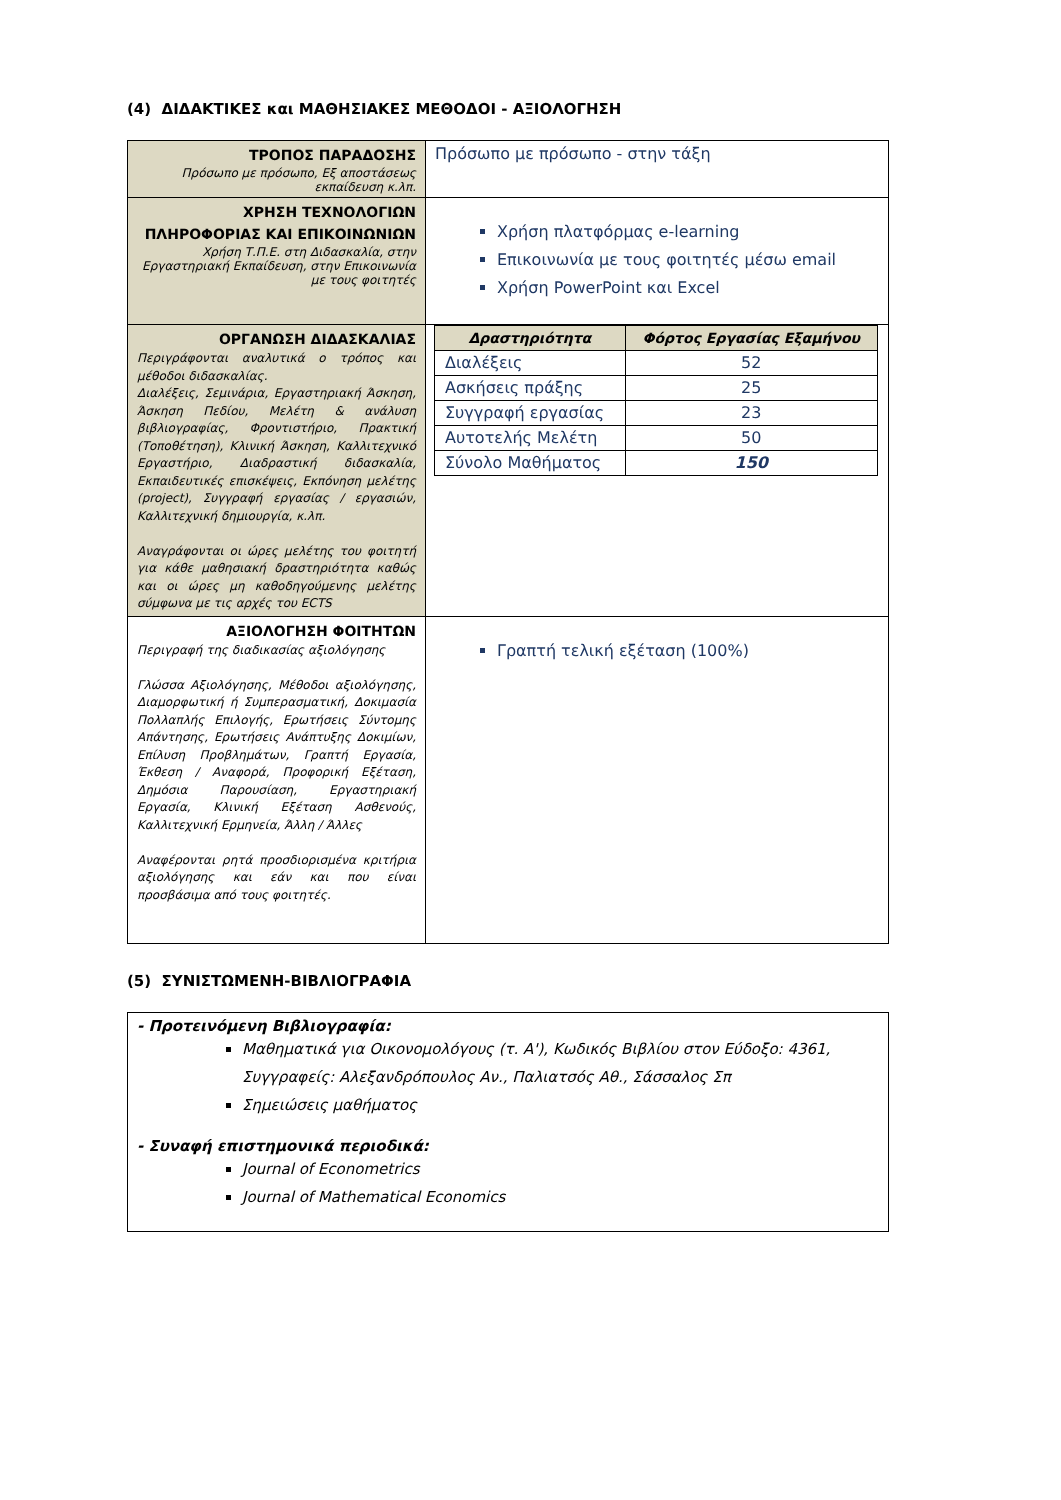(4) ΔΙΔΑΚΤΙΚΕΣ και ΜΑΘΗΣΙΑΚΕΣ ΜΕΘΟΔΟΙ - ΑΞΙΟΛΟΓΗΣΗ
| ΤΡΟΠΟΣ ΠΑΡΑΔΟΣΗΣ Πρόσωπο με πρόσωπο, Εξ αποστάσεως εκπαίδευση κ.λπ. | Πρόσωπο με πρόσωπο - στην τάξη |
| ΧΡΗΣΗ ΤΕΧΝΟΛΟΓΙΩΝ ΠΛΗΡΟΦΟΡΙΑΣ ΚΑΙ ΕΠΙΚΟΙΝΩΝΙΩΝ Χρήση Τ.Π.Ε. στη Διδασκαλία, στην Εργαστηριακή Εκπαίδευση, στην Επικοινωνία με τους φοιτητές | Χρήση πλατφόρμας e-learning Επικοινωνία με τους φοιτητές μέσω email Χρήση PowerPoint και Excel |
| ΟΡΓΑΝΩΣΗ ΔΙΔΑΣΚΑΛΙΑΣ Περιγράφονται αναλυτικά ο τρόπος και μέθοδοι διδασκαλίας. Διαλέξεις, Σεμινάρια, Εργαστηριακή Άσκηση, Άσκηση Πεδίου, Μελέτη & ανάλυση βιβλιογραφίας, Φροντιστήριο, Πρακτική (Τοποθέτηση), Κλινική Άσκηση, Καλλιτεχνικό Εργαστήριο, Διαδραστική διδασκαλία, Εκπαιδευτικές επισκέψεις, Εκπόνηση μελέτης (project), Συγγραφή εργασίας / εργασιών, Καλλιτεχνική δημιουργία, κ.λπ. Αναγράφονται οι ώρες μελέτης του φοιτητή για κάθε μαθησιακή δραστηριότητα καθώς και οι ώρες μη καθοδηγούμενης μελέτης σύμφωνα με τις αρχές του ECTS | / Δραστηριότητα / Φόρτος Εργασίας Εξαμήνου / / --- / --- / / Διαλέξεις / 52 / / Ασκήσεις πράξης / 25 / / Συγγραφή εργασίας / 23 / / Αυτοτελής Μελέτη / 50 / / Σύνολο Μαθήματος / 150 / |
| ΑΞΙΟΛΟΓΗΣΗ ΦΟΙΤΗΤΩΝ Περιγραφή της διαδικασίας αξιολόγησης Γλώσσα Αξιολόγησης, Μέθοδοι αξιολόγησης, Διαμορφωτική ή Συμπερασματική, Δοκιμασία Πολλαπλής Επιλογής, Ερωτήσεις Σύντομης Απάντησης, Ερωτήσεις Ανάπτυξης Δοκιμίων, Επίλυση Προβλημάτων, Γραπτή Εργασία, Έκθεση / Αναφορά, Προφορική Εξέταση, Δημόσια Παρουσίαση, Εργαστηριακή Εργασία, Κλινική Εξέταση Ασθενούς, Καλλιτεχνική Ερμηνεία, Άλλη / Άλλες Αναφέρονται ρητά προσδιορισμένα κριτήρια αξιολόγησης και εάν και που είναι προσβάσιμα από τους φοιτητές. | Γραπτή τελική εξέταση (100%) |
(5) ΣΥΝΙΣΤΩΜΕΝΗ-ΒΙΒΛΙΟΓΡΑΦΙΑ
- Προτεινόμενη Βιβλιογραφία:
Μαθηματικά για Οικονομολόγους (τ. Α'), Κωδικός Βιβλίου στον Εύδοξο: 4361, Συγγραφείς: Αλεξανδρόπουλος Αν., Παλιατσός Αθ., Σάσσαλος Σπ
Σημειώσεις μαθήματος
- Συναφή επιστημονικά περιοδικά:
Journal of Econometrics
Journal of Mathematical Economics